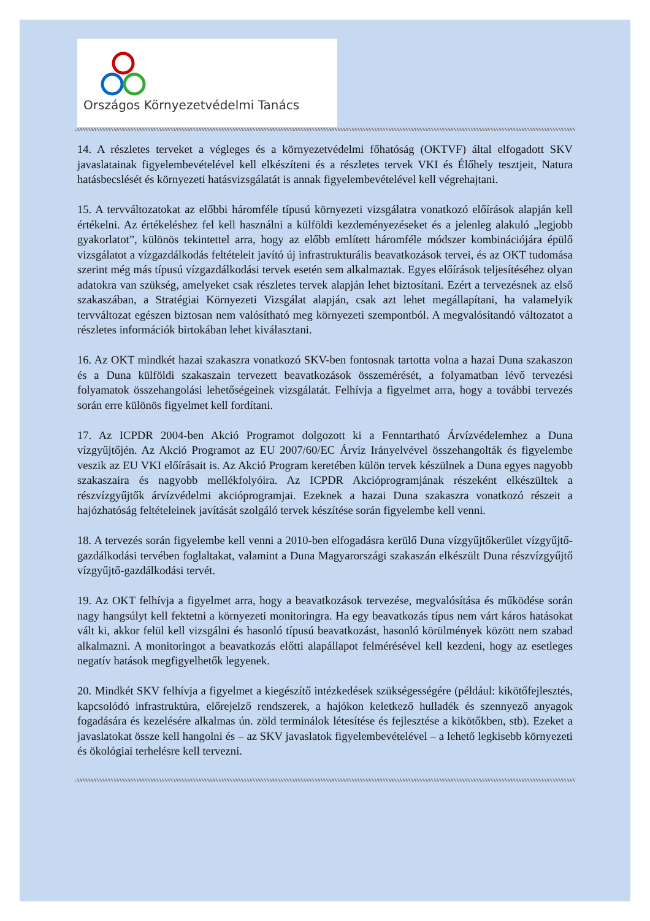Országos Környezetvédelmi Tanács
14. A részletes terveket a végleges és a környezetvédelmi főhatóság (OKTVF) által elfogadott SKV javaslatainak figyelembevételével kell elkészíteni és a részletes tervek VKI és Élőhely tesztjeit, Natura hatásbecslését és környezeti hatásvizsgálatát is annak figyelembevételével kell végrehajtani.
15. A tervváltozatokat az előbbi háromféle típusú környezeti vizsgálatra vonatkozó előírások alapján kell értékelni. Az értékeléshez fel kell használni a külföldi kezdeményezéseket és a jelenleg alakuló „legjobb gyakorlatot”, különös tekintettel arra, hogy az előbb említett háromféle módszer kombinációjára épülő vizsgálatot a vízgazdálkodás feltételeit javító új infrastrukturális beavatkozások tervei, és az OKT tudomása szerint még más típusú vízgazdálkodási tervek esetén sem alkalmaztak. Egyes előírások teljesítéséhez olyan adatokra van szükség, amelyeket csak részletes tervek alapján lehet biztosítani. Ezért a tervezésnek az első szakaszában, a Stratégiai Környezeti Vizsgálat alapján, csak azt lehet megállapítani, ha valamelyik tervváltozat egészen biztosan nem valósítható meg környezeti szempontból. A megvalósítandó változatot a részletes információk birtokában lehet kiválasztani.
16. Az OKT mindkét hazai szakaszra vonatkozó SKV-ben fontosnak tartotta volna a hazai Duna szakaszon és a Duna külföldi szakaszain tervezett beavatkozások összemérését, a folyamatban lévő tervezési folyamatok összehangolási lehetőségeinek vizsgálatát. Felhívja a figyelmet arra, hogy a további tervezés során erre különös figyelmet kell fordítani.
17. Az ICPDR 2004-ben Akció Programot dolgozott ki a Fenntartható Árvízvédelemhez a Duna vízgyűjtőjén. Az Akció Programot az EU 2007/60/EC Árvíz Irányelvével összehangolták és figyelembe veszik az EU VKI előírásait is. Az Akció Program keretében külön tervek készülnek a Duna egyes nagyobb szakaszaira és nagyobb mellékfolyóira. Az ICPDR Akcióprogramjának részeként elkészültek a részvízgyűjtők árvízvédelmi akcióprogramjai. Ezeknek a hazai Duna szakaszra vonatkozó részeit a hajózhatóság feltételeinek javítását szolgáló tervek készítése során figyelembe kell venni.
18. A tervezés során figyelembe kell venni a 2010-ben elfogadásra kerülő Duna vízgyűjtőkerület vízgyűjtő-gazdálkodási tervében foglaltakat, valamint a Duna Magyarországi szakaszán elkészült Duna részvízgyűjtő vízgyűjtő-gazdálkodási tervét.
19. Az OKT felhívja a figyelmet arra, hogy a beavatkozások tervezése, megvalósítása és működése során nagy hangsúlyt kell fektetni a környezeti monitoringra. Ha egy beavatkozás típus nem várt káros hatásokat vált ki, akkor felül kell vizsgálni és hasonló típusú beavatkozást, hasonló körülmények között nem szabad alkalmazni. A monitoringot a beavatkozás előtti alapállapot felmérésével kell kezdeni, hogy az esetleges negatív hatások megfigyelhetők legyenek.
20. Mindkét SKV felhívja a figyelmet a kiegészítő intézkedések szükségességére (például: kikötőfejlesztés, kapcsolódó infrastruktúra, előrejelző rendszerek, a hajókon keletkező hulladék és szennyező anyagok fogadására és kezelésére alkalmas ún. zöld terminálok létesítése és fejlesztése a kikötőkben, stb). Ezeket a javaslatokat össze kell hangolni és – az SKV javaslatok figyelembevételével – a lehető legkisebb környezeti és ökológiai terhelésre kell tervezni.